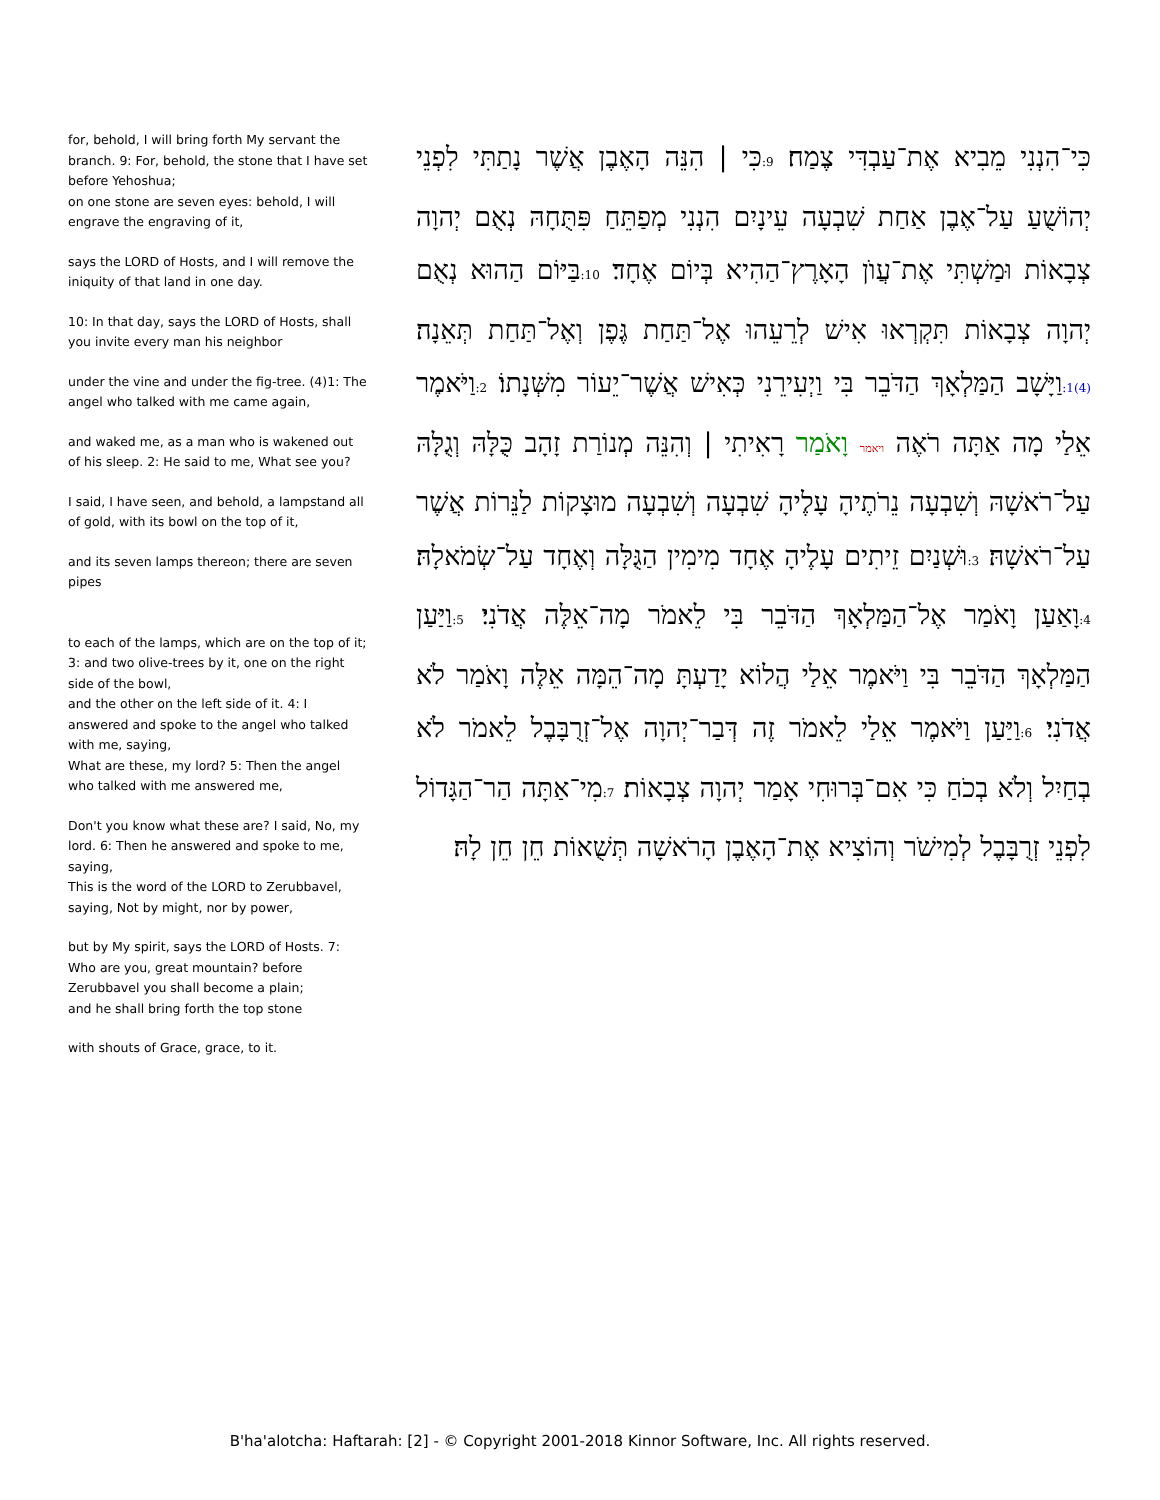for, behold, I will bring forth My servant the branch. 9: For, behold, the stone that I have set before Yehoshua;
on one stone are seven eyes: behold, I will engrave the engraving of it,
says the LORD of Hosts, and I will remove the iniquity of that land in one day.
10: In that day, says the LORD of Hosts, shall you invite every man his neighbor
under the vine and under the fig-tree. (4)1: The angel who talked with me came again,
and waked me, as a man who is wakened out of his sleep. 2: He said to me, What see you?
I said, I have seen, and behold, a lampstand all of gold, with its bowl on the top of it,
and its seven lamps thereon; there are seven pipes
to each of the lamps, which are on the top of it; 3: and two olive-trees by it, one on the right side of the bowl,
and the other on the left side of it. 4: I answered and spoke to the angel who talked with me, saying,
What are these, my lord? 5: Then the angel who talked with me answered me,
Don't you know what these are? I said, No, my lord. 6: Then he answered and spoke to me, saying,
This is the word of the LORD to Zerubbavel, saying, Not by might, nor by power,
but by My spirit, says the LORD of Hosts. 7: Who are you, great mountain? before Zerubbavel you shall become a plain;
and he shall bring forth the top stone
with shouts of Grace, grace, to it.
כִּי־הִנְנִי מֵבִיא אֶת־עַבְדִּי צֶמַח׃ 9: כִּי | הִנֵּה הָאֶבֶן אֲשֶׁר נָתַתִּי לִפְנֵי יְהוֹשֻׁעַ עַל־אֶבֶן אַחַת שִׁבְעָה עֵינָיִם הִנְנִי מְפַתֵּחַ פִּתֻּחָהּ נְאֻם יְהוָה צְבָאוֹת וּמַשְׁתִּי אֶת־עֲוֺן הָאָרֶץ־הַהִיא בְּיוֹם אֶחָד׃ 10: בַּיּוֹם הַהוּא נְאֻם יְהוָה צְבָאוֹת תִּקְרְאוּ אִישׁ לְרֵעֵהוּ אֶל־תַּחַת גֶּפֶן וְאֶל־תַּחַת תְּאֵנָה׃ (4)1: וַיָּשָׁב הַמַּלְאָךְ הַדֹּבֵר בִּי וַיְעִירֵנִי כְּאִישׁ אֲשֶׁר־יֵעוֹר מִשְּׁנָתוֹ׃ 2: וַיֹּאמֶר אֵלַי מָה אַתָּה רֹאֶה ויאמר וָאֹמַר רָאִיתִי | וְהִנֵּה מְנוֹרַת זָהָב כֻּלָּהּ וְגֻלָּהּ עַל־רֹאשָׁהּ וְשִׁבְעָה נֵרֹתֶיהָ עָלֶיהָ שִׁבְעָה וְשִׁבְעָה מוּצָקוֹת לַנֵּרוֹת אֲשֶׁר עַל־רֹאשָׁהּ׃ 3: וּשְׁנַיִם זֵיתִים עָלֶיהָ אֶחָד מִימִין הַגֻּלָּה וְאֶחָד עַל־שְׂמֹאלָהּ׃ 4: וָאַעַן וָאֹמַר אֶל־הַמַּלְאָךְ הַדֹּבֵר בִּי לֵאמֹר מָה־אֵלֶּה אֲדֹנִי׃ 5: וַיַּעַן הַמַּלְאָךְ הַדֹּבֵר בִּי וַיֹּאמֶר אֵלַי הֲלוֹא יָדַעְתָּ מָה־הֵמָּה אֵלֶּה וָאֹמַר לֹא אֲדֹנִי׃ 6: וַיַּעַן וַיֹּאמֶר אֵלַי לֵאמֹר זֶה דְּבַר־יְהוָה אֶל־זְרֻבָּבֶל לֵאמֹר לֹא בְחַיִל וְלֹא בְכֹחַ כִּי אִם־בְּרוּחִי אָמַר יְהוָה צְבָאוֹת׃ 7: מִי־אַתָּה הַר־הַגָּדוֹל לִפְנֵי זְרֻבָּבֶל לְמִישֹׁר וְהוֹצִיא אֶת־הָאֶבֶן הָרֹאשָׁה תְּשֻׁאוֹת חֵן חֵן לָהּ׃
B'ha'alotcha: Haftarah: [2] - © Copyright 2001-2018 Kinnor Software, Inc. All rights reserved.